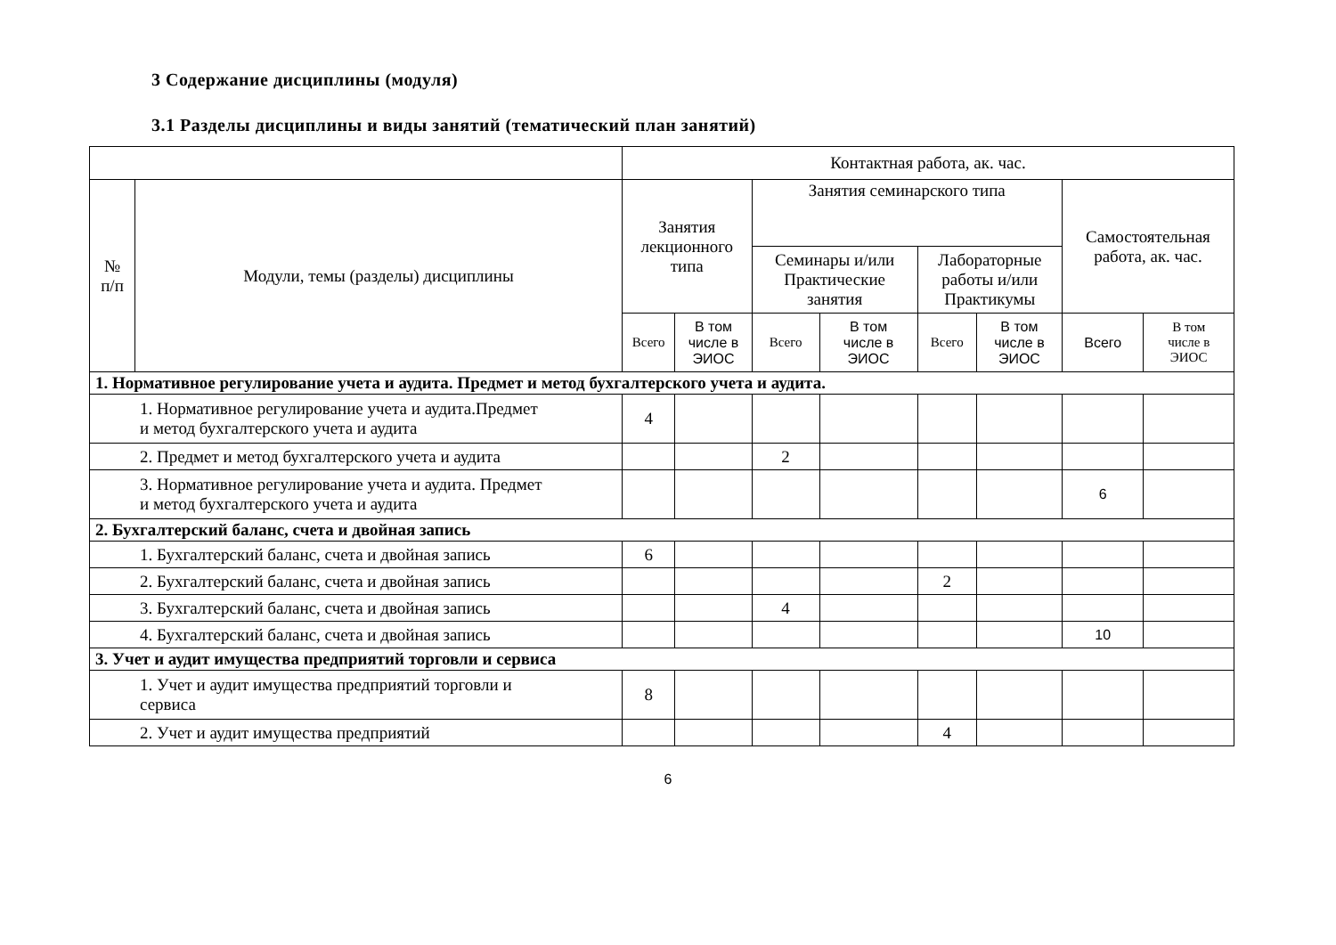3 Содержание дисциплины (модуля)
3.1 Разделы дисциплины и виды занятий (тематический план занятий)
| | | Контактная работа, ак. час. | | | | | | | |
| --- | --- | --- | --- | --- | --- | --- | --- | --- | --- |
| № п/п | Модули, темы (разделы) дисциплины | Занятия лекционного типа | | Занятия семинарского типа | | | | Самостоятельная работа, ак. час. | |
| | | | | Семинары и/или Практические занятия | | Лабораторные работы и/или Практикумы | | | |
| | | Всего | В том числе в ЭИОС | Всего | В том числе в ЭИОС | Всего | В том числе в ЭИОС | Всего | В том числе в ЭИОС |
| 1. Нормативное регулирование учета и аудита. Предмет и метод бухгалтерского учета и аудита. | | | | | | | | | |
| 1. Нормативное регулирование учета и аудита.Предмет и метод бухгалтерского учета и аудита | | 4 | | | | | | | |
| 2. Предмет и метод бухгалтерского учета и аудита | | | | 2 | | | | | |
| 3. Нормативное регулирование учета и аудита. Предмет и метод бухгалтерского учета и аудита | | | | | | | | 6 | |
| 2. Бухгалтерский баланс, счета и двойная запись | | | | | | | | | |
| 1. Бухгалтерский баланс, счета и двойная запись | | 6 | | | | | | | |
| 2. Бухгалтерский баланс, счета и двойная запись | | | | | | 2 | | | |
| 3. Бухгалтерский баланс, счета и двойная запись | | | | 4 | | | | | |
| 4. Бухгалтерский баланс, счета и двойная запись | | | | | | | | 10 | |
| 3. Учет и аудит имущества предприятий торговли и сервиса | | | | | | | | | |
| 1. Учет и аудит имущества предприятий торговли и сервиса | | 8 | | | | | | | |
| 2. Учет и аудит имущества предприятий | | | | | | 4 | | | |
6